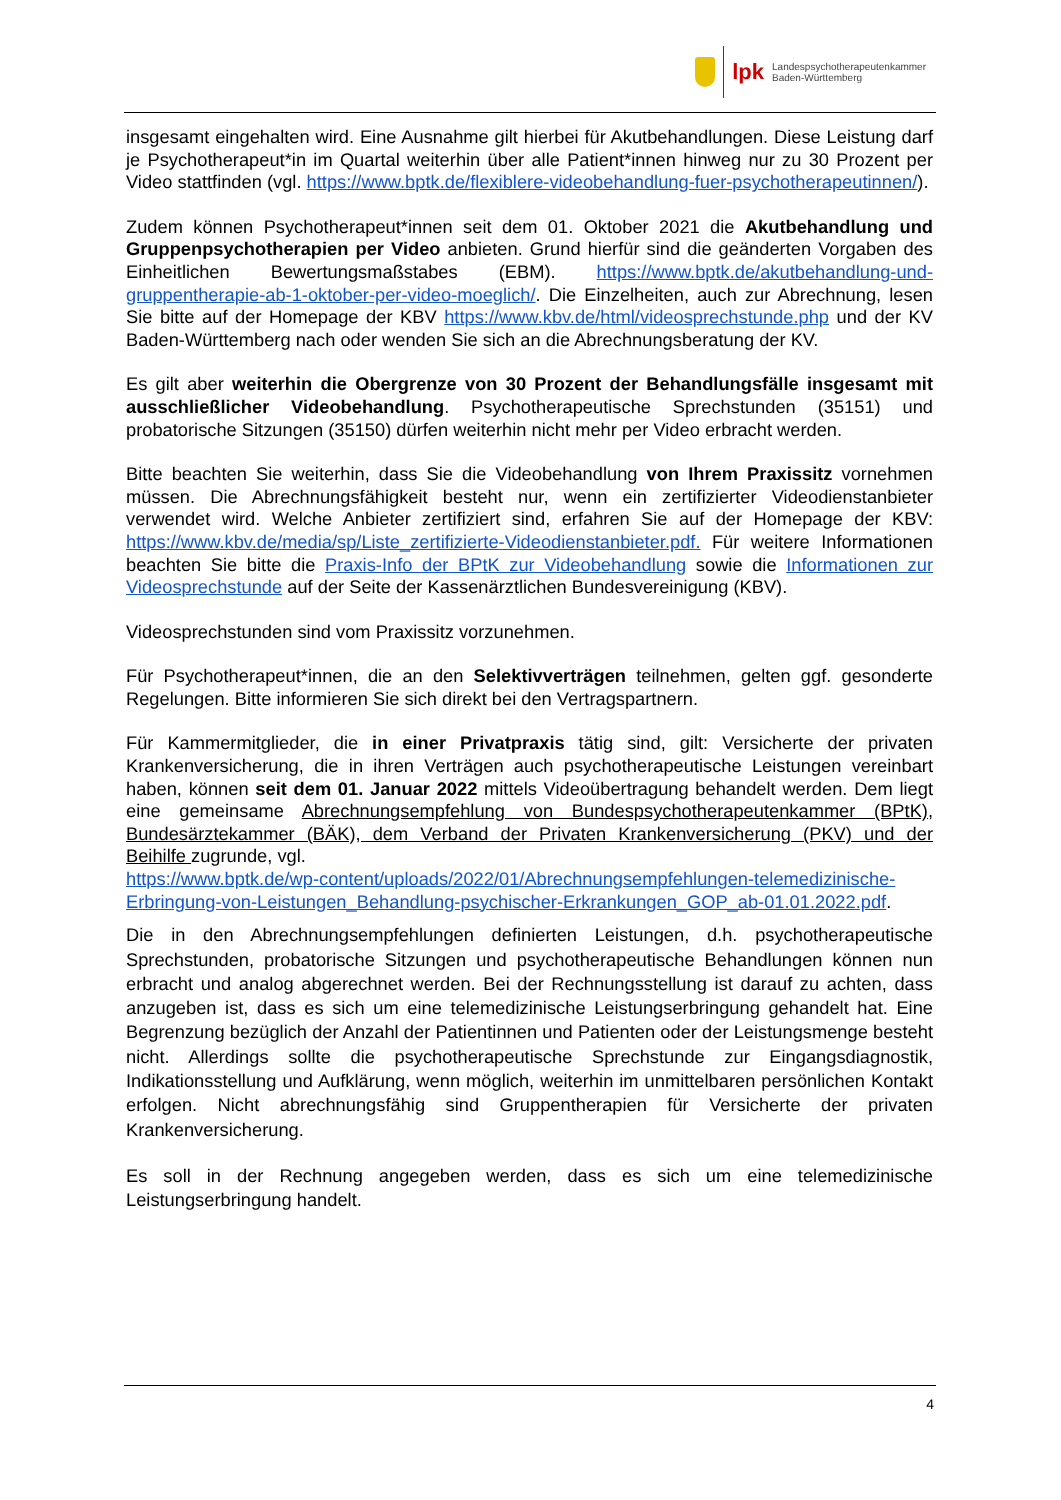lpk Landespsychotherapeutenkammer
Baden-Württemberg
insgesamt eingehalten wird. Eine Ausnahme gilt hierbei für Akutbehandlungen. Diese Leistung darf je Psychotherapeut*in im Quartal weiterhin über alle Patient*innen hinweg nur zu 30 Prozent per Video stattfinden (vgl. https://www.bptk.de/flexiblere-videobehandlung-fuer-psychotherapeutinnen/).
Zudem können Psychotherapeut*innen seit dem 01. Oktober 2021 die Akutbehandlung und Gruppenpsychotherapien per Video anbieten. Grund hierfür sind die geänderten Vorgaben des Einheitlichen Bewertungsmaßstabes (EBM). https://www.bptk.de/akutbehandlung-und-gruppentherapie-ab-1-oktober-per-video-moeglich/. Die Einzelheiten, auch zur Abrechnung, lesen Sie bitte auf der Homepage der KBV https://www.kbv.de/html/videosprechstunde.php und der KV Baden-Württemberg nach oder wenden Sie sich an die Abrechnungsberatung der KV.
Es gilt aber weiterhin die Obergrenze von 30 Prozent der Behandlungsfälle insgesamt mit ausschließlicher Videobehandlung. Psychotherapeutische Sprechstunden (35151) und probatorische Sitzungen (35150) dürfen weiterhin nicht mehr per Video erbracht werden.
Bitte beachten Sie weiterhin, dass Sie die Videobehandlung von Ihrem Praxissitz vornehmen müssen. Die Abrechnungsfähigkeit besteht nur, wenn ein zertifizierter Videodienstanbieter verwendet wird. Welche Anbieter zertifiziert sind, erfahren Sie auf der Homepage der KBV: https://www.kbv.de/media/sp/Liste_zertifizierte-Videodienstanbieter.pdf. Für weitere Informationen beachten Sie bitte die Praxis-Info der BPtK zur Videobehandlung sowie die Informationen zur Videosprechstunde auf der Seite der Kassenärztlichen Bundesvereinigung (KBV).
Videosprechstunden sind vom Praxissitz vorzunehmen.
Für Psychotherapeut*innen, die an den Selektivverträgen teilnehmen, gelten ggf. gesonderte Regelungen. Bitte informieren Sie sich direkt bei den Vertragspartnern.
Für Kammermitglieder, die in einer Privatpraxis tätig sind, gilt: Versicherte der privaten Krankenversicherung, die in ihren Verträgen auch psychotherapeutische Leistungen vereinbart haben, können seit dem 01. Januar 2022 mittels Videoübertragung behandelt werden. Dem liegt eine gemeinsame Abrechnungsempfehlung von Bundespsychotherapeutenkammer (BPtK), Bundesärztekammer (BÄK), dem Verband der Privaten Krankenversicherung (PKV) und der Beihilfe zugrunde, vgl.
https://www.bptk.de/wp-content/uploads/2022/01/Abrechnungsempfehlungen-telemedizinische-Erbringung-von-Leistungen_Behandlung-psychischer-Erkrankungen_GOP_ab-01.01.2022.pdf.
Die in den Abrechnungsempfehlungen definierten Leistungen, d.h. psychotherapeutische Sprechstunden, probatorische Sitzungen und psychotherapeutische Behandlungen können nun erbracht und analog abgerechnet werden. Bei der Rechnungsstellung ist darauf zu achten, dass anzugeben ist, dass es sich um eine telemedizinische Leistungserbringung gehandelt hat. Eine Begrenzung bezüglich der Anzahl der Patientinnen und Patienten oder der Leistungsmenge besteht nicht. Allerdings sollte die psychotherapeutische Sprechstunde zur Eingangsdiagnostik, Indikationsstellung und Aufklärung, wenn möglich, weiterhin im unmittelbaren persönlichen Kontakt erfolgen. Nicht abrechnungsfähig sind Gruppentherapien für Versicherte der privaten Krankenversicherung.
Es soll in der Rechnung angegeben werden, dass es sich um eine telemedizinische Leistungserbringung handelt.
4